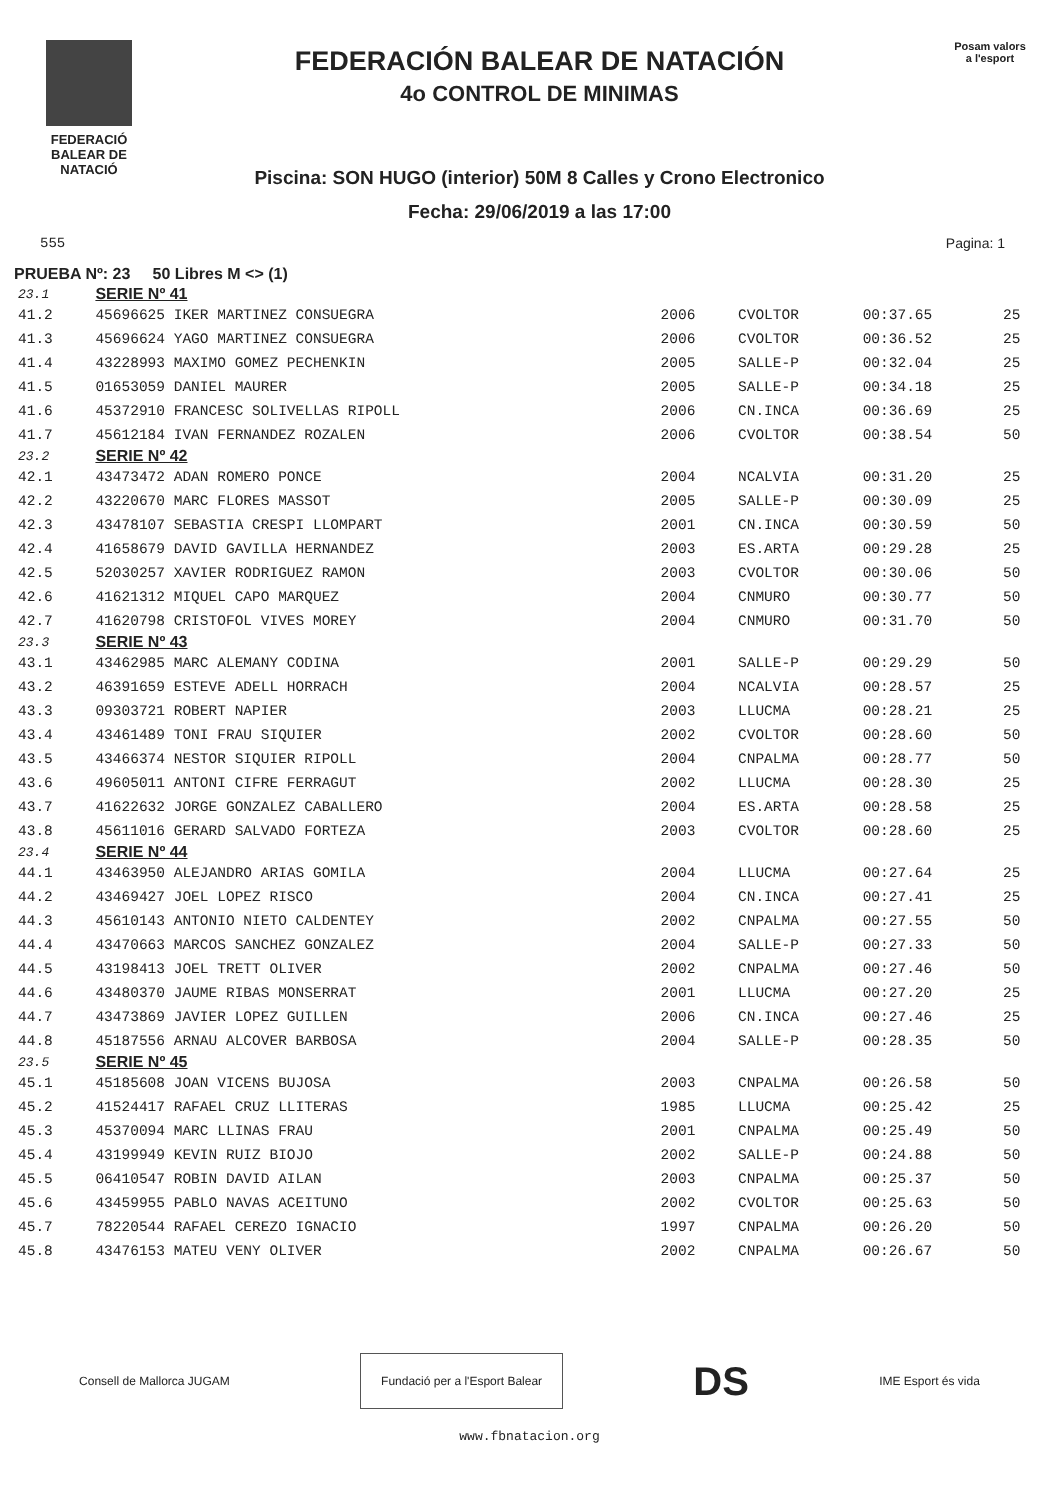FEDERACIÓ
BALEAR DE
NATACIÓ
FEDERACIÓN BALEAR DE NATACIÓN
4o CONTROL DE MINIMAS
Piscina: SON HUGO (interior) 50M 8 Calles y Crono Electronico
Fecha: 29/06/2019 a las 17:00
Posam valors
a l'esport
555 Pagina: 1
PRUEBA Nº: 23 50 Libres M <> (1)
| 23.1 | SERIE Nº 41 | | | | |
| 41.2 | 45696625 IKER MARTINEZ CONSUEGRA | 2006 | CVOLTOR | 00:37.65 | 25 |
| 41.3 | 45696624 YAGO MARTINEZ CONSUEGRA | 2006 | CVOLTOR | 00:36.52 | 25 |
| 41.4 | 43228993 MAXIMO GOMEZ PECHENKIN | 2005 | SALLE-P | 00:32.04 | 25 |
| 41.5 | 01653059 DANIEL MAURER | 2005 | SALLE-P | 00:34.18 | 25 |
| 41.6 | 45372910 FRANCESC SOLIVELLAS RIPOLL | 2006 | CN.INCA | 00:36.69 | 25 |
| 41.7 | 45612184 IVAN FERNANDEZ ROZALEN | 2006 | CVOLTOR | 00:38.54 | 50 |
| 23.2 | SERIE Nº 42 | | | | |
| 42.1 | 43473472 ADAN ROMERO PONCE | 2004 | NCALVIA | 00:31.20 | 25 |
| 42.2 | 43220670 MARC FLORES MASSOT | 2005 | SALLE-P | 00:30.09 | 25 |
| 42.3 | 43478107 SEBASTIA CRESPI LLOMPART | 2001 | CN.INCA | 00:30.59 | 50 |
| 42.4 | 41658679 DAVID GAVILLA HERNANDEZ | 2003 | ES.ARTA | 00:29.28 | 25 |
| 42.5 | 52030257 XAVIER RODRIGUEZ RAMON | 2003 | CVOLTOR | 00:30.06 | 50 |
| 42.6 | 41621312 MIQUEL CAPO MARQUEZ | 2004 | CNMURO | 00:30.77 | 50 |
| 42.7 | 41620798 CRISTOFOL VIVES MOREY | 2004 | CNMURO | 00:31.70 | 50 |
| 23.3 | SERIE Nº 43 | | | | |
| 43.1 | 43462985 MARC ALEMANY CODINA | 2001 | SALLE-P | 00:29.29 | 50 |
| 43.2 | 46391659 ESTEVE ADELL HORRACH | 2004 | NCALVIA | 00:28.57 | 25 |
| 43.3 | 09303721 ROBERT NAPIER | 2003 | LLUCMA | 00:28.21 | 25 |
| 43.4 | 43461489 TONI FRAU SIQUIER | 2002 | CVOLTOR | 00:28.60 | 50 |
| 43.5 | 43466374 NESTOR SIQUIER RIPOLL | 2004 | CNPALMA | 00:28.77 | 50 |
| 43.6 | 49605011 ANTONI CIFRE FERRAGUT | 2002 | LLUCMA | 00:28.30 | 25 |
| 43.7 | 41622632 JORGE GONZALEZ CABALLERO | 2004 | ES.ARTA | 00:28.58 | 25 |
| 43.8 | 45611016 GERARD SALVADO FORTEZA | 2003 | CVOLTOR | 00:28.60 | 25 |
| 23.4 | SERIE Nº 44 | | | | |
| 44.1 | 43463950 ALEJANDRO ARIAS GOMILA | 2004 | LLUCMA | 00:27.64 | 25 |
| 44.2 | 43469427 JOEL LOPEZ RISCO | 2004 | CN.INCA | 00:27.41 | 25 |
| 44.3 | 45610143 ANTONIO NIETO CALDENTEY | 2002 | CNPALMA | 00:27.55 | 50 |
| 44.4 | 43470663 MARCOS SANCHEZ GONZALEZ | 2004 | SALLE-P | 00:27.33 | 50 |
| 44.5 | 43198413 JOEL TRETT OLIVER | 2002 | CNPALMA | 00:27.46 | 50 |
| 44.6 | 43480370 JAUME RIBAS MONSERRAT | 2001 | LLUCMA | 00:27.20 | 25 |
| 44.7 | 43473869 JAVIER LOPEZ GUILLEN | 2006 | CN.INCA | 00:27.46 | 25 |
| 44.8 | 45187556 ARNAU ALCOVER BARBOSA | 2004 | SALLE-P | 00:28.35 | 50 |
| 23.5 | SERIE Nº 45 | | | | |
| 45.1 | 45185608 JOAN VICENS BUJOSA | 2003 | CNPALMA | 00:26.58 | 50 |
| 45.2 | 41524417 RAFAEL CRUZ LLITERAS | 1985 | LLUCMA | 00:25.42 | 25 |
| 45.3 | 45370094 MARC LLINAS FRAU | 2001 | CNPALMA | 00:25.49 | 50 |
| 45.4 | 43199949 KEVIN RUIZ BIOJO | 2002 | SALLE-P | 00:24.88 | 50 |
| 45.5 | 06410547 ROBIN DAVID AILAN | 2003 | CNPALMA | 00:25.37 | 50 |
| 45.6 | 43459955 PABLO NAVAS ACEITUNO | 2002 | CVOLTOR | 00:25.63 | 50 |
| 45.7 | 78220544 RAFAEL CEREZO IGNACIO | 1997 | CNPALMA | 00:26.20 | 50 |
| 45.8 | 43476153 MATEU VENY OLIVER | 2002 | CNPALMA | 00:26.67 | 50 |
Consell de Mallorca JUGAM
Fundació per a l'Esport Balear
DS IME Esport és vida
www.fbnatacion.org